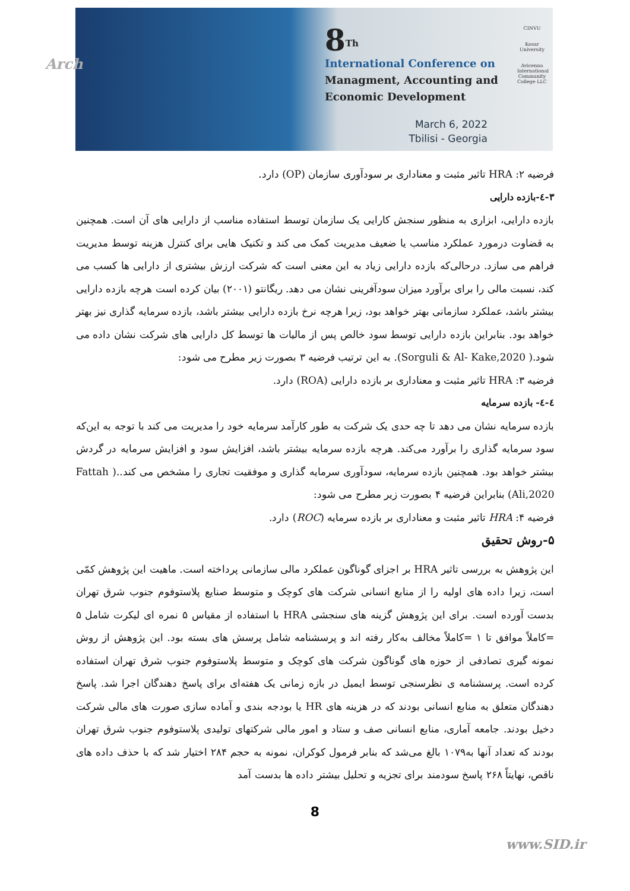Arch
8<sup>Th</sup>
International Conference on
Managment, Accounting and
Economic Development
March 6, 2022
Tbilisi - Georgia
CINVU
Kosar University
Avicenna International Community College LLC
فرضیه ۲: HRA تاثیر مثبت و معناداری بر سودآوری سازمان (OP) دارد.
۳-٤-بازده دارایی
بازده دارایی، ابزاری به منظور سنجش کارایی یک سازمان توسط استفاده مناسب از دارایی های آن است. همچنین به قضاوت درمورد عملکرد مناسب یا ضعیف مدیریت کمک می کند و تکنیک هایی برای کنترل هزینه توسط مدیریت فراهم می سازد. درحالی‌که بازده دارایی زیاد به این معنی است که شرکت ارزش بیشتری از دارایی ها کسب می کند، نسبت مالی را برای برآورد میزان سودآفرینی نشان می دهد. ریگانتو (۲۰۰۱) بیان کرده است هرچه بازده دارایی بیشتر باشد، عملکرد سازمانی بهتر خواهد بود، زیرا هرچه نرخ بازده دارایی بیشتر باشد، بازده سرمایه گذاری نیز بهتر خواهد بود. بنابراین بازده دارایی توسط سود خالص پس از مالیات ها توسط کل دارایی های شرکت نشان داده می شود.( Sorguli & Al- Kake,2020). به این ترتیب فرضیه ۳ بصورت زیر مطرح می شود:
فرضیه ۳: HRA تاثیر مثبت و معناداری بر بازده دارایی (ROA) دارد.
٤-٤- بازده سرمایه
بازده سرمایه نشان می دهد تا چه حدی یک شرکت به طور کارآمد سرمایه خود را مدیریت می کند با توجه به این‌که سود سرمایه گذاری را برآورد می‌کند. هرچه بازده سرمایه بیشتر باشد، افزایش سود و افزایش سرمایه در گردش بیشتر خواهد بود. همچنین بازده سرمایه، سودآوری سرمایه گذاری و موفقیت تجاری را مشخص می کند..( Fattah Ali,2020) بنابراین فرضیه ۴ بصورت زیر مطرح می شود:
فرضیه ۴: HRA تاثیر مثبت و معناداری بر بازده سرمایه (ROC) دارد.
۵-روش تحقیق
این پژوهش به بررسی تاثیر HRA بر اجزای گوناگون عملکرد مالی سازمانی پرداخته است. ماهیت این پژوهش کمّی است، زیرا داده های اولیه را از منابع انسانی شرکت های کوچک و متوسط صنایع پلاستوفوم جنوب شرق تهران بدست آورده است. برای این پژوهش گزینه های سنجشی HRA با استفاده از مقیاس ۵ نمره ای لیکرت شامل ۵ =کاملاً موافق تا ۱ =کاملاً مخالف به‌کار رفته اند و پرسشنامه شامل پرسش های بسته بود. این پژوهش از روش نمونه گیری تصادفی از حوزه های گوناگون شرکت های کوچک و متوسط پلاستوفوم جنوب شرق تهران استفاده کرده است. پرسشنامه ی نظرسنجی توسط ایمیل در بازه زمانی یک هفته‌ای برای پاسخ دهندگان اجرا شد. پاسخ دهندگان متعلق به منابع انسانی بودند که در هزینه های HR یا بودجه بندی و آماده سازی صورت های مالی شرکت دخیل بودند. جامعه آماری، منابع انسانی صف و ستاد و امور مالی شرکتهای تولیدی پلاستوفوم جنوب شرق تهران بودند که تعداد آنها به۱۰۷۹ بالغ می‌شد که بنابر فرمول کوکران، نمونه به حجم ۲۸۴ اختیار شد که با حذف داده های ناقص، نهایتاً ۲۶۸ پاسخ سودمند برای تجزیه و تحلیل بیشتر داده ها بدست آمد
8
www.SID.ir